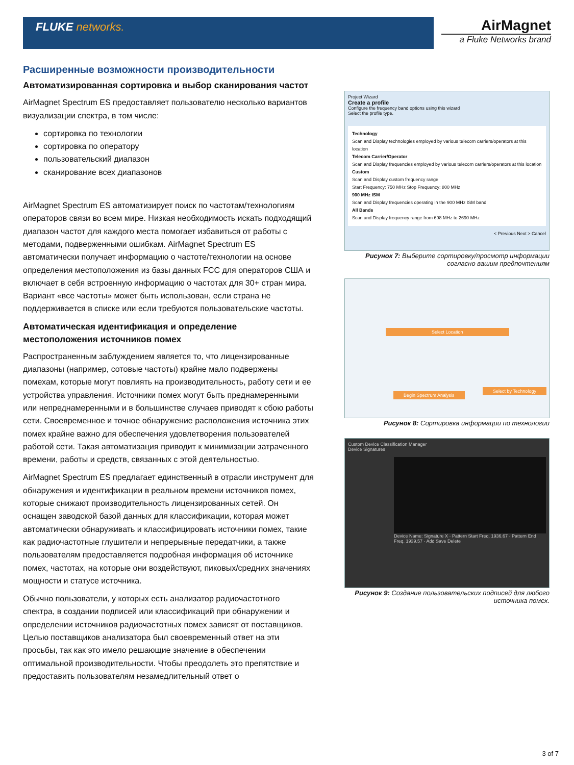FLUKE networks.
AirMagnet
a Fluke Networks brand
Расширенные возможности производительности
Автоматизированная сортировка и выбор сканирования частот
AirMagnet Spectrum ES предоставляет пользователю несколько вариантов визуализации спектра, в том числе:
сортировка по технологии
сортировка по оператору
пользовательский диапазон
сканирование всех диапазонов
AirMagnet Spectrum ES автоматизирует поиск по частотам/технологиям операторов связи во всем мире. Низкая необходимость искать подходящий диапазон частот для каждого места помогает избавиться от работы с методами, подверженными ошибкам. AirMagnet Spectrum ES автоматически получает информацию о частоте/технологии на основе определения местоположения из базы данных FCC для операторов США и включает в себя встроенную информацию о частотах для 30+ стран мира. Вариант «все частоты» может быть использован, если страна не поддерживается в списке или если требуются пользовательские частоты.
Автоматическая идентификация и определение местоположения источников помех
Распространенным заблуждением является то, что лицензированные диапазоны (например, сотовые частоты) крайне мало подвержены помехам, которые могут повлиять на производительность, работу сети и ее устройства управления. Источники помех могут быть преднамеренными или непреднамеренными и в большинстве случаев приводят к сбою работы сети. Своевременное и точное обнаружение расположения источника этих помех крайне важно для обеспечения удовлетворения пользователей работой сети. Такая автоматизация приводит к минимизации затраченного времени, работы и средств, связанных с этой деятельностью.
AirMagnet Spectrum ES предлагает единственный в отрасли инструмент для обнаружения и идентификации в реальном времени источников помех, которые снижают производительность лицензированных сетей. Он оснащен заводской базой данных для классификации, которая может автоматически обнаруживать и классифицировать источники помех, такие как радиочастотные глушители и непрерывные передатчики, а также пользователям предоставляется подробная информация об источнике помех, частотах, на которые они воздействуют, пиковых/средних значениях мощности и статусе источника.
Обычно пользователи, у которых есть анализатор радиочастотного спектра, в создании подписей или классификаций при обнаружении и определении источников радиочастотных помех зависят от поставщиков. Целью поставщиков анализатора был своевременный ответ на эти просьбы, так как это имело решающие значение в обеспечении оптимальной производительности. Чтобы преодолеть это препятствие и предоставить пользователям незамедлительный ответ о
Project Wizard
Create a profile
Configure the frequency band options using this wizard
Select the profile type.
Technology
Scan and Display technologies employed by various telecom carriers/operators at this location
Telecom Carrier/Operator
Scan and Display frequencies employed by various telecom carriers/operators at this location
Custom
Scan and Display custom frequency range
Start Frequency: 750 MHz Stop Frequency: 800 MHz
900 MHz ISM
Scan and Display frequencies operating in the 900 MHz ISM band
All Bands
Scan and Display frequency range from 698 MHz to 2690 MHz
< Previous Next > Cancel
Рисунок 7: Выберите сортировку/просмотр информации согласно вашим предпочтениям
Select Location
Begin Spectrum Analysis
Select by Technology
Рисунок 8: Сортировка информации по технологии
Custom Device Classification Manager
Device Signatures
Device Name: Signature X · Pattern Start Freq. 1936.67 · Pattern End Freq. 1939.57 · Add Save Delete
Рисунок 9: Создание пользовательских подписей для любого источника помех.
3 of 7